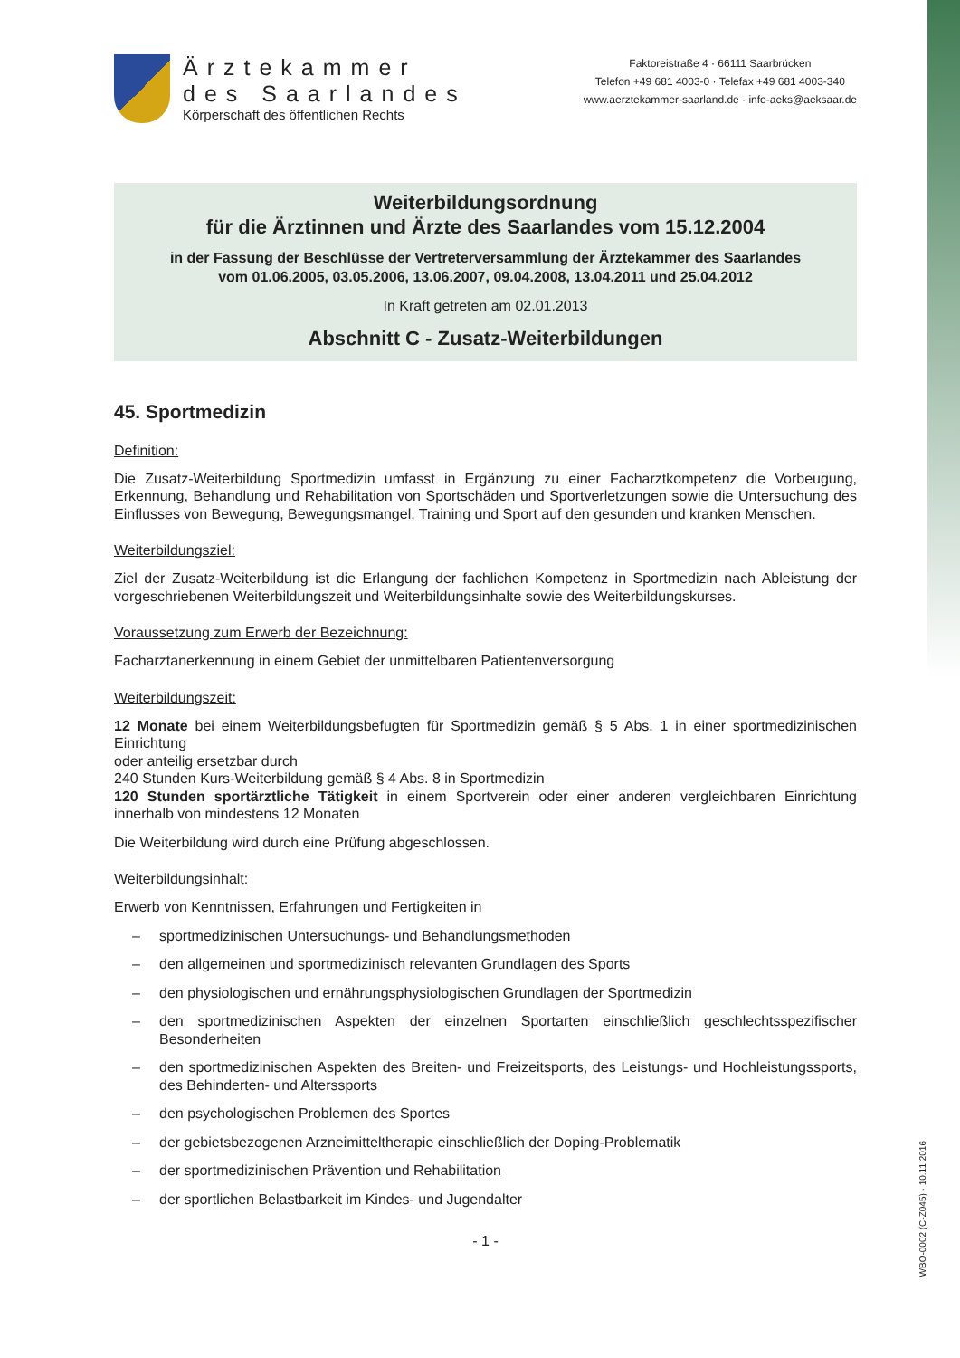Ärztekammer
des Saarlandes
Körperschaft des öffentlichen Rechts
Faktoreistraße 4 · 66111 Saarbrücken
Telefon +49 681 4003-0 · Telefax +49 681 4003-340
www.aerztekammer-saarland.de · info-aeks@aeksaar.de
Weiterbildungsordnung
für die Ärztinnen und Ärzte des Saarlandes vom 15.12.2004
in der Fassung der Beschlüsse der Vertreterversammlung der Ärztekammer des Saarlandes
vom 01.06.2005, 03.05.2006, 13.06.2007, 09.04.2008, 13.04.2011 und 25.04.2012
In Kraft getreten am 02.01.2013
Abschnitt C - Zusatz-Weiterbildungen
45. Sportmedizin
Definition:
Die Zusatz-Weiterbildung Sportmedizin umfasst in Ergänzung zu einer Facharztkompetenz die Vorbeugung, Erkennung, Behandlung und Rehabilitation von Sportschäden und Sportverletzungen sowie die Untersuchung des Einflusses von Bewegung, Bewegungsmangel, Training und Sport auf den gesunden und kranken Menschen.
Weiterbildungsziel:
Ziel der Zusatz-Weiterbildung ist die Erlangung der fachlichen Kompetenz in Sportmedizin nach Ableistung der vorgeschriebenen Weiterbildungszeit und Weiterbildungsinhalte sowie des Weiterbildungskurses.
Voraussetzung zum Erwerb der Bezeichnung:
Facharztanerkennung in einem Gebiet der unmittelbaren Patientenversorgung
Weiterbildungszeit:
12 Monate bei einem Weiterbildungsbefugten für Sportmedizin gemäß § 5 Abs. 1 in einer sportmedizinischen Einrichtung
oder anteilig ersetzbar durch
240 Stunden Kurs-Weiterbildung gemäß § 4 Abs. 8 in Sportmedizin
120 Stunden sportärztliche Tätigkeit in einem Sportverein oder einer anderen vergleichbaren Einrichtung innerhalb von mindestens 12 Monaten
Die Weiterbildung wird durch eine Prüfung abgeschlossen.
Weiterbildungsinhalt:
Erwerb von Kenntnissen, Erfahrungen und Fertigkeiten in
– sportmedizinischen Untersuchungs- und Behandlungsmethoden
– den allgemeinen und sportmedizinisch relevanten Grundlagen des Sports
– den physiologischen und ernährungsphysiologischen Grundlagen der Sportmedizin
– den sportmedizinischen Aspekten der einzelnen Sportarten einschließlich geschlechtsspezifischer Besonderheiten
– den sportmedizinischen Aspekten des Breiten- und Freizeitsports, des Leistungs- und Hochleistungssports, des Behinderten- und Alterssports
– den psychologischen Problemen des Sportes
– der gebietsbezogenen Arzneimitteltherapie einschließlich der Doping-Problematik
– der sportmedizinischen Prävention und Rehabilitation
– der sportlichen Belastbarkeit im Kindes- und Jugendalter
- 1 -
WBO-0002 (C-Z045) · 10.11.2016